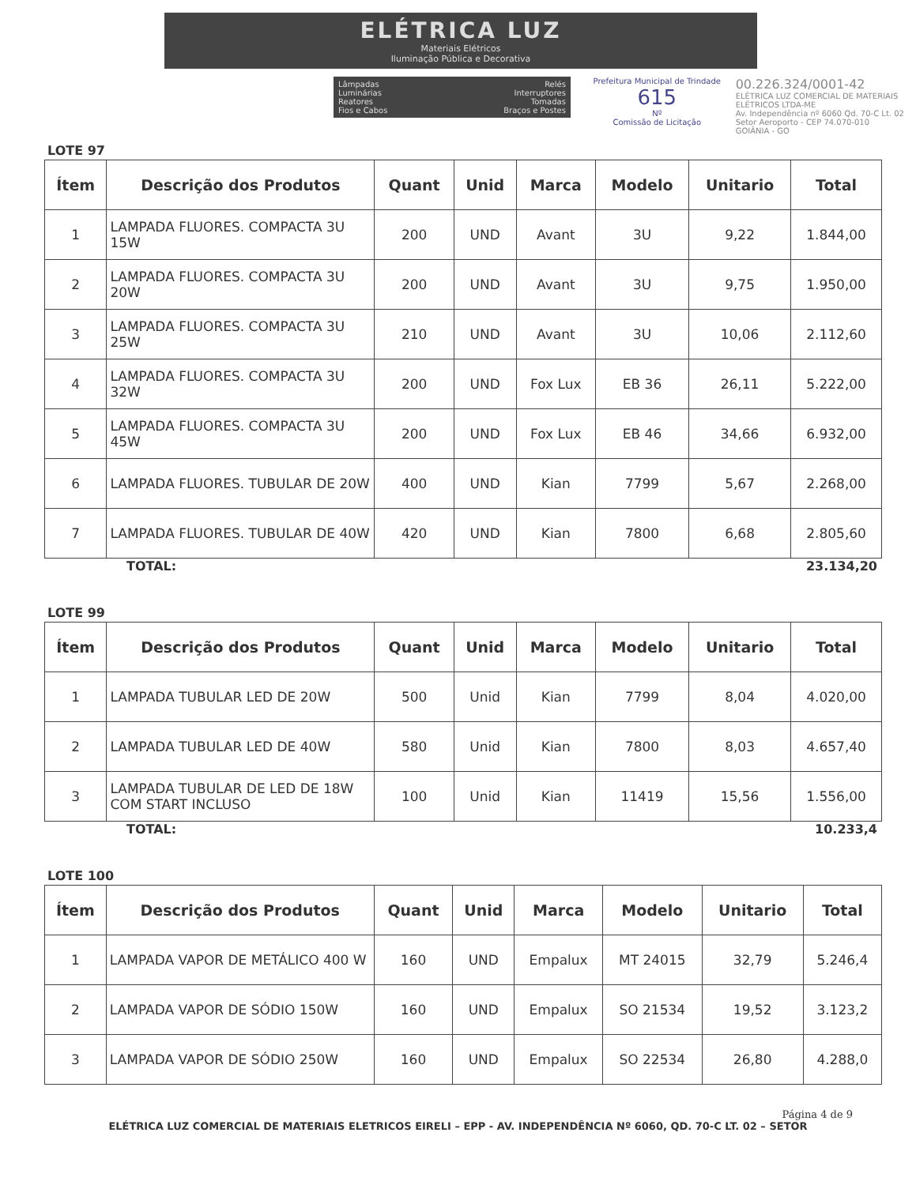ELÉTRICA LUZ
Materiais Elétricos
Iluminação Pública e Decorativa
Lâmpadas
Luminárias
Reatores
Fios e Cabos
Relés
Interruptores
Tomadas
Braços e Postes
Prefeitura Municipal de Trindade
615
Nº
Comissão de Licitação
00.226.324/0001-42
ELÉTRICA LUZ COMERCIAL DE MATERIAIS ELÉTRICOS LTDA-ME
Av. Independência nº 6060 Qd. 70-C Lt. 02
Setor Aeroporto - CEP 74.070-010
GOIÂNIA - GO
LOTE 97
| Ítem | Descrição dos Produtos | Quant | Unid | Marca | Modelo | Unitario | Total |
| --- | --- | --- | --- | --- | --- | --- | --- |
| 1 | LAMPADA FLUORES. COMPACTA 3U 15W | 200 | UND | Avant | 3U | 9,22 | 1.844,00 |
| 2 | LAMPADA FLUORES. COMPACTA 3U 20W | 200 | UND | Avant | 3U | 9,75 | 1.950,00 |
| 3 | LAMPADA FLUORES. COMPACTA 3U 25W | 210 | UND | Avant | 3U | 10,06 | 2.112,60 |
| 4 | LAMPADA FLUORES. COMPACTA 3U 32W | 200 | UND | Fox Lux | EB 36 | 26,11 | 5.222,00 |
| 5 | LAMPADA FLUORES. COMPACTA 3U 45W | 200 | UND | Fox Lux | EB 46 | 34,66 | 6.932,00 |
| 6 | LAMPADA FLUORES. TUBULAR DE 20W | 400 | UND | Kian | 7799 | 5,67 | 2.268,00 |
| 7 | LAMPADA FLUORES. TUBULAR DE 40W | 420 | UND | Kian | 7800 | 6,68 | 2.805,60 |
TOTAL: 23.134,20
LOTE 99
| Ítem | Descrição dos Produtos | Quant | Unid | Marca | Modelo | Unitario | Total |
| --- | --- | --- | --- | --- | --- | --- | --- |
| 1 | LAMPADA TUBULAR LED DE 20W | 500 | Unid | Kian | 7799 | 8,04 | 4.020,00 |
| 2 | LAMPADA TUBULAR LED DE 40W | 580 | Unid | Kian | 7800 | 8,03 | 4.657,40 |
| 3 | LAMPADA TUBULAR DE LED DE 18W COM START INCLUSO | 100 | Unid | Kian | 11419 | 15,56 | 1.556,00 |
TOTAL: 10.233,4
LOTE 100
| Ítem | Descrição dos Produtos | Quant | Unid | Marca | Modelo | Unitario | Total |
| --- | --- | --- | --- | --- | --- | --- | --- |
| 1 | LAMPADA VAPOR DE METÁLICO 400 W | 160 | UND | Empalux | MT 24015 | 32,79 | 5.246,4 |
| 2 | LAMPADA VAPOR DE SÓDIO 150W | 160 | UND | Empalux | SO 21534 | 19,52 | 3.123,2 |
| 3 | LAMPADA VAPOR DE SÓDIO 250W | 160 | UND | Empalux | SO 22534 | 26,80 | 4.288,0 |
Página 4 de 9
ELÉTRICA LUZ COMERCIAL DE MATERIAIS ELETRICOS EIRELI – EPP - AV. INDEPENDÊNCIA Nº 6060, QD. 70-C LT. 02 – SETOR